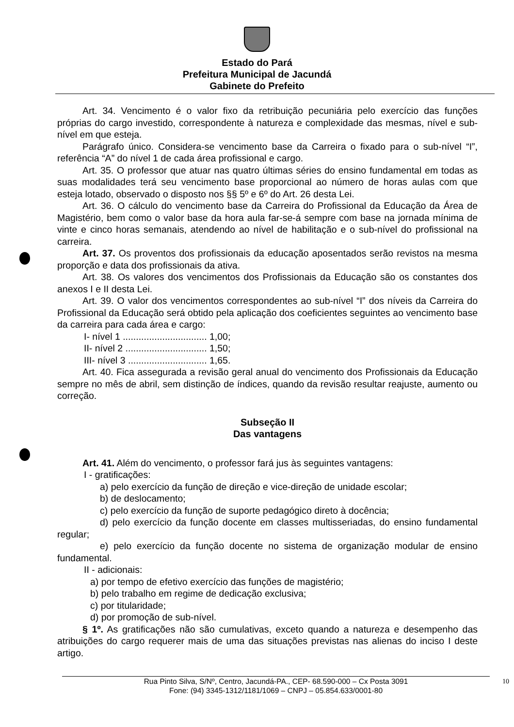Estado do Pará
Prefeitura Municipal de Jacundá
Gabinete do Prefeito
Art. 34. Vencimento é o valor fixo da retribuição pecuniária pelo exercício das funções próprias do cargo investido, correspondente à natureza e complexidade das mesmas, nível e sub-nível em que esteja.
Parágrafo único. Considera-se vencimento base da Carreira o fixado para o sub-nível “I”, referência “A” do nível 1 de cada área profissional e cargo.
Art. 35. O professor que atuar nas quatro últimas séries do ensino fundamental em todas as suas modalidades terá seu vencimento base proporcional ao número de horas aulas com que esteja lotado, observado o disposto nos §§ 5º e 6º do Art. 26 desta Lei.
Art. 36. O cálculo do vencimento base da Carreira do Profissional da Educação da Área de Magistério, bem como o valor base da hora aula far-se-á sempre com base na jornada mínima de vinte e cinco horas semanais, atendendo ao nível de habilitação e o sub-nível do profissional na carreira.
Art. 37. Os proventos dos profissionais da educação aposentados serão revistos na mesma proporção e data dos profissionais da ativa.
Art. 38. Os valores dos vencimentos dos Profissionais da Educação são os constantes dos anexos I e II desta Lei.
Art. 39. O valor dos vencimentos correspondentes ao sub-nível “I” dos níveis da Carreira do Profissional da Educação será obtido pela aplicação dos coeficientes seguintes ao vencimento base da carreira para cada área e cargo:
I- nível 1 ................................ 1,00;
II- nível 2 ............................... 1,50;
III- nível 3 .............................. 1,65.
Art. 40. Fica assegurada a revisão geral anual do vencimento dos Profissionais da Educação sempre no mês de abril, sem distinção de índices, quando da revisão resultar reajuste, aumento ou correção.
Subseção II
Das vantagens
Art. 41. Além do vencimento, o professor fará jus às seguintes vantagens:
I - gratificações:
a) pelo exercício da função de direção e vice-direção de unidade escolar;
b) de deslocamento;
c) pelo exercício da função de suporte pedagógico direto à docência;
d) pelo exercício da função docente em classes multisseriadas, do ensino fundamental regular;
e) pelo exercício da função docente no sistema de organização modular de ensino fundamental.
II - adicionais:
a) por tempo de efetivo exercício das funções de magistério;
b) pelo trabalho em regime de dedicação exclusiva;
c) por titularidade;
d) por promoção de sub-nível.
§ 1º. As gratificações não são cumulativas, exceto quando a natureza e desempenho das atribuições do cargo requerer mais de uma das situações previstas nas alienas do inciso I deste artigo.
10 Rua Pinto Silva, S/Nº, Centro, Jacundá-PA., CEP- 68.590-000 – Cx Posta 3091
Fone: (94) 3345-1312/1181/1069 – CNPJ – 05.854.633/0001-80